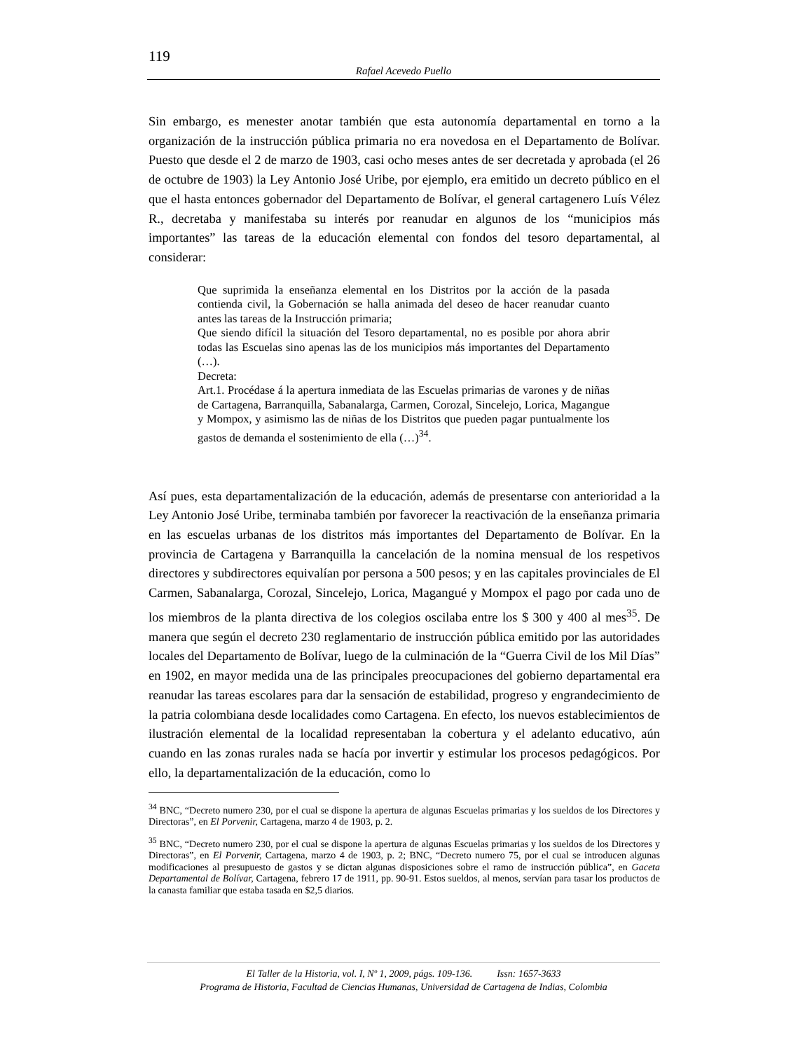119
Rafael Acevedo Puello
Sin embargo, es menester anotar también que esta autonomía departamental en torno a la organización de la instrucción pública primaria no era novedosa en el Departamento de Bolívar. Puesto que desde el 2 de marzo de 1903, casi ocho meses antes de ser decretada y aprobada (el 26 de octubre de 1903) la Ley Antonio José Uribe, por ejemplo, era emitido un decreto público en el que el hasta entonces gobernador del Departamento de Bolívar, el general cartagenero Luís Vélez R., decretaba y manifestaba su interés por reanudar en algunos de los “municipios más importantes” las tareas de la educación elemental con fondos del tesoro departamental, al considerar:
Que suprimida la enseñanza elemental en los Distritos por la acción de la pasada contienda civil, la Gobernación se halla animada del deseo de hacer reanudar cuanto antes las tareas de la Instrucción primaria;
Que siendo difícil la situación del Tesoro departamental, no es posible por ahora abrir todas las Escuelas sino apenas las de los municipios más importantes del Departamento (…).
Decreta:
Art.1. Procédase á la apertura inmediata de las Escuelas primarias de varones y de niñas de Cartagena, Barranquilla, Sabanalarga, Carmen, Corozal, Sincelejo, Lorica, Magangue y Mompox, y asimismo las de niñas de los Distritos que pueden pagar puntualmente los gastos de demanda el sostenimiento de ella (…)<sup>34</sup>.
Así pues, esta departamentalización de la educación, además de presentarse con anterioridad a la Ley Antonio José Uribe, terminaba también por favorecer la reactivación de la enseñanza primaria en las escuelas urbanas de los distritos más importantes del Departamento de Bolívar. En la provincia de Cartagena y Barranquilla la cancelación de la nomina mensual de los respetivos directores y subdirectores equivalían por persona a 500 pesos; y en las capitales provinciales de El Carmen, Sabanalarga, Corozal, Sincelejo, Lorica, Magangué y Mompox el pago por cada uno de los miembros de la planta directiva de los colegios oscilaba entre los $ 300 y 400 al mes<sup>35</sup>. De manera que según el decreto 230 reglamentario de instrucción pública emitido por las autoridades locales del Departamento de Bolívar, luego de la culminación de la “Guerra Civil de los Mil Días” en 1902, en mayor medida una de las principales preocupaciones del gobierno departamental era reanudar las tareas escolares para dar la sensación de estabilidad, progreso y engrandecimiento de la patria colombiana desde localidades como Cartagena. En efecto, los nuevos establecimientos de ilustración elemental de la localidad representaban la cobertura y el adelanto educativo, aún cuando en las zonas rurales nada se hacía por invertir y estimular los procesos pedagógicos. Por ello, la departamentalización de la educación, como lo
<sup>34</sup> BNC, “Decreto numero 230, por el cual se dispone la apertura de algunas Escuelas primarias y los sueldos de los Directores y Directoras”, en El Porvenir, Cartagena, marzo 4 de 1903, p. 2.
<sup>35</sup> BNC, “Decreto numero 230, por el cual se dispone la apertura de algunas Escuelas primarias y los sueldos de los Directores y Directoras”, en El Porvenir, Cartagena, marzo 4 de 1903, p. 2; BNC, “Decreto numero 75, por el cual se introducen algunas modificaciones al presupuesto de gastos y se dictan algunas disposiciones sobre el ramo de instrucción pública”, en Gaceta Departamental de Bolívar, Cartagena, febrero 17 de 1911, pp. 90-91. Estos sueldos, al menos, servían para tasar los productos de la canasta familiar que estaba tasada en $2,5 diarios.
El Taller de la Historia, vol. I, Nº 1, 2009, págs. 109-136. Issn: 1657-3633
Programa de Historia, Facultad de Ciencias Humanas, Universidad de Cartagena de Indias, Colombia